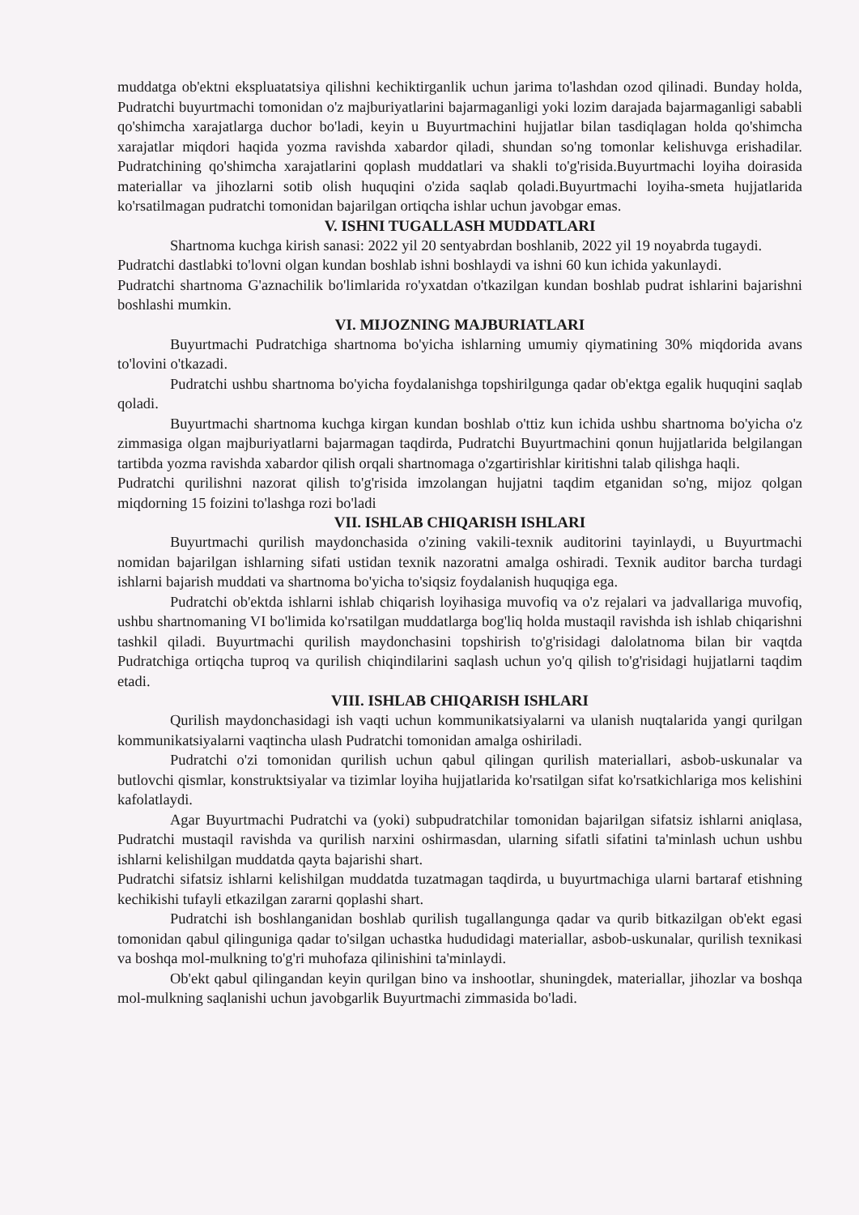muddatga ob'ektni ekspluatatsiya qilishni kechiktirganlik uchun jarima to'lashdan ozod qilinadi. Bunday holda, Pudratchi buyurtmachi tomonidan o'z majburiyatlarini bajarmaganligi yoki lozim darajada bajarmaganligi sababli qo'shimcha xarajatlarga duchor bo'ladi, keyin u Buyurtmachini hujjatlar bilan tasdiqlagan holda qo'shimcha xarajatlar miqdori haqida yozma ravishda xabardor qiladi, shundan so'ng tomonlar kelishuvga erishadilar. Pudratchining qo'shimcha xarajatlarini qoplash muddatlari va shakli to'g'risida.Buyurtmachi loyiha doirasida materiallar va jihozlarni sotib olish huquqini o'zida saqlab qoladi.Buyurtmachi loyiha-smeta hujjatlarida ko'rsatilmagan pudratchi tomonidan bajarilgan ortiqcha ishlar uchun javobgar emas.
V. ISHNI TUGALLASH MUDDATLARI
Shartnoma kuchga kirish sanasi: 2022 yil 20 sentyabrdan boshlanib, 2022 yil 19 noyabrda tugaydi.
Pudratchi dastlabki to'lovni olgan kundan boshlab ishni boshlaydi va ishni 60 kun ichida yakunlaydi.
Pudratchi shartnoma G'aznachilik bo'limlarida ro'yxatdan o'tkazilgan kundan boshlab pudrat ishlarini bajarishni boshlashi mumkin.
VI. MIJOZNING MAJBURIATLARI
Buyurtmachi Pudratchiga shartnoma bo'yicha ishlarning umumiy qiymatining 30% miqdorida avans to'lovini o'tkazadi.
Pudratchi ushbu shartnoma bo'yicha foydalanishga topshirilgunga qadar ob'ektga egalik huquqini saqlab qoladi.
Buyurtmachi shartnoma kuchga kirgan kundan boshlab o'ttiz kun ichida ushbu shartnoma bo'yicha o'z zimmasiga olgan majburiyatlarni bajarmagan taqdirda, Pudratchi Buyurtmachini qonun hujjatlarida belgilangan tartibda yozma ravishda xabardor qilish orqali shartnomaga o'zgartirishlar kiritishni talab qilishga haqli.
Pudratchi qurilishni nazorat qilish to'g'risida imzolangan hujjatni taqdim etganidan so'ng, mijoz qolgan miqdorning 15 foizini to'lashga rozi bo'ladi
VII. ISHLAB CHIQARISH ISHLARI
Buyurtmachi qurilish maydonchasida o'zining vakili-texnik auditorini tayinlaydi, u Buyurtmachi nomidan bajarilgan ishlarning sifati ustidan texnik nazoratni amalga oshiradi. Texnik auditor barcha turdagi ishlarni bajarish muddati va shartnoma bo'yicha to'siqsiz foydalanish huquqiga ega.
Pudratchi ob'ektda ishlarni ishlab chiqarish loyihasiga muvofiq va o'z rejalari va jadvallariga muvofiq, ushbu shartnomaning VI bo'limida ko'rsatilgan muddatlarga bog'liq holda mustaqil ravishda ish ishlab chiqarishni tashkil qiladi. Buyurtmachi qurilish maydonchasini topshirish to'g'risidagi dalolatnoma bilan bir vaqtda Pudratchiga ortiqcha tuproq va qurilish chiqindilarini saqlash uchun yo'q qilish to'g'risidagi hujjatlarni taqdim etadi.
VIII. ISHLAB CHIQARISH ISHLARI
Qurilish maydonchasidagi ish vaqti uchun kommunikatsiyalarni va ulanish nuqtalarida yangi qurilgan kommunikatsiyalarni vaqtincha ulash Pudratchi tomonidan amalga oshiriladi.
Pudratchi o'zi tomonidan qurilish uchun qabul qilingan qurilish materiallari, asbob-uskunalar va butlovchi qismlar, konstruktsiyalar va tizimlar loyiha hujjatlarida ko'rsatilgan sifat ko'rsatkichlariga mos kelishini kafolatlaydi.
Agar Buyurtmachi Pudratchi va (yoki) subpudratchilar tomonidan bajarilgan sifatsiz ishlarni aniqlasa, Pudratchi mustaqil ravishda va qurilish narxini oshirmasdan, ularning sifatli sifatini ta'minlash uchun ushbu ishlarni kelishilgan muddatda qayta bajarishi shart.
Pudratchi sifatsiz ishlarni kelishilgan muddatda tuzatmagan taqdirda, u buyurtmachiga ularni bartaraf etishning kechikishi tufayli etkazilgan zararni qoplashi shart.
Pudratchi ish boshlanganidan boshlab qurilish tugallangunga qadar va qurib bitkazilgan ob'ekt egasi tomonidan qabul qilinguniga qadar to'silgan uchastka hududidagi materiallar, asbob-uskunalar, qurilish texnikasi va boshqa mol-mulkning to'g'ri muhofaza qilinishini ta'minlaydi.
Ob'ekt qabul qilingandan keyin qurilgan bino va inshootlar, shuningdek, materiallar, jihozlar va boshqa mol-mulkning saqlanishi uchun javobgarlik Buyurtmachi zimmasida bo'ladi.